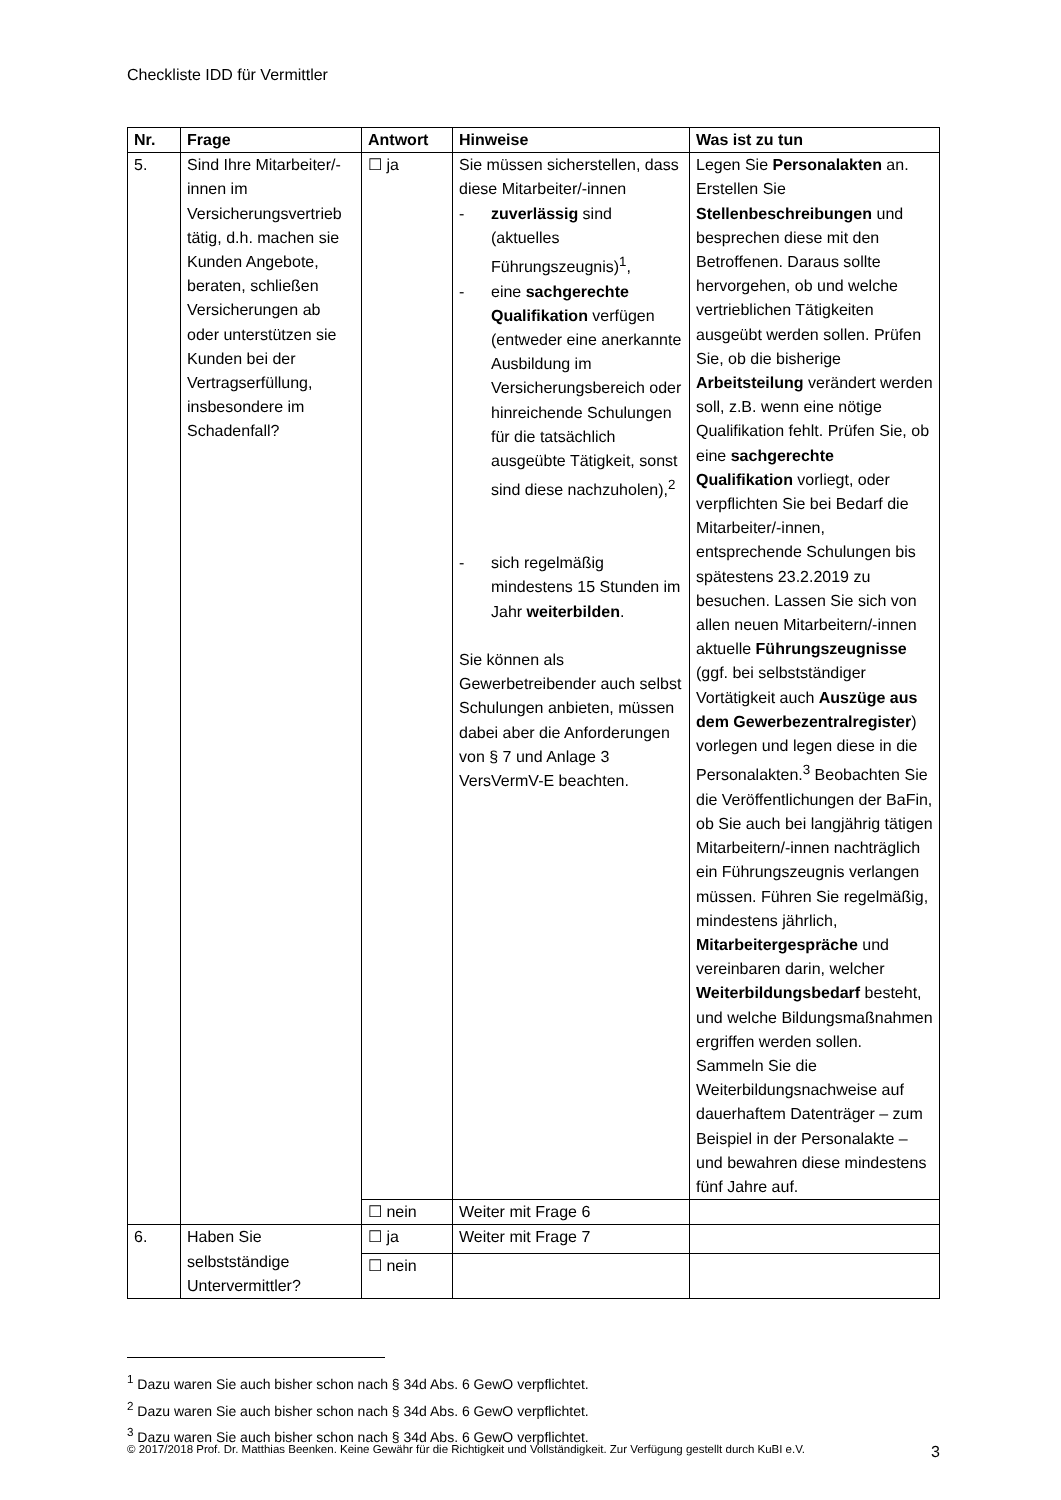Checkliste IDD für Vermittler
| Nr. | Frage | Antwort | Hinweise | Was ist zu tun |
| --- | --- | --- | --- | --- |
| 5. | Sind Ihre Mitarbeiter/-innen im Versicherungsvertrieb tätig, d.h. machen sie Kunden Angebote, beraten, schließen Versicherungen ab oder unterstützen sie Kunden bei der Vertragserfüllung, insbesondere im Schadenfall? | ☐ ja | Sie müssen sicherstellen, dass diese Mitarbeiter/-innen - zuverlässig sind (aktuelles Führungszeugnis)<sup>1</sup>, - eine sachgerechte Qualifikation verfügen (entweder eine anerkannte Ausbildung im Versicherungsbereich oder hinreichende Schulungen für die tatsächlich ausgeübte Tätigkeit, sonst sind diese nachzuholen),<sup>2</sup> - sich regelmäßig mindestens 15 Stunden im Jahr weiterbilden . Sie können als Gewerbetreibender auch selbst Schulungen anbieten, müssen dabei aber die Anforderungen von § 7 und Anlage 3 VersVermV-E beachten. | Legen Sie Personalakten an. Erstellen Sie Stellenbeschreibungen und besprechen diese mit den Betroffenen. Daraus sollte hervorgehen, ob und welche vertrieblichen Tätigkeiten ausgeübt werden sollen. Prüfen Sie, ob die bisherige Arbeitsteilung verändert werden soll, z.B. wenn eine nötige Qualifikation fehlt. Prüfen Sie, ob eine sachgerechte Qualifikation vorliegt, oder verpflichten Sie bei Bedarf die Mitarbeiter/-innen, entsprechende Schulungen bis spätestens 23.2.2019 zu besuchen. Lassen Sie sich von allen neuen Mitarbeitern/-innen aktuelle Führungszeugnisse (ggf. bei selbstständiger Vortätigkeit auch Auszüge aus dem Gewerbezentralregister ) vorlegen und legen diese in die Personalakten.<sup>3</sup> Beobachten Sie die Veröffentlichungen der BaFin, ob Sie auch bei langjährig tätigen Mitarbeitern/-innen nachträglich ein Führungszeugnis verlangen müssen. Führen Sie regelmäßig, mindestens jährlich, Mitarbeitergespräche und vereinbaren darin, welcher Weiterbildungsbedarf besteht, und welche Bildungsmaßnahmen ergriffen werden sollen. Sammeln Sie die Weiterbildungsnachweise auf dauerhaftem Datenträger – zum Beispiel in der Personalakte – und bewahren diese mindestens fünf Jahre auf. |
| | | ☐ nein | Weiter mit Frage 6 | |
| 6. | Haben Sie selbstständige Untervermittler? | ☐ ja | Weiter mit Frage 7 | |
| | | ☐ nein | | |
<sup>1</sup> Dazu waren Sie auch bisher schon nach § 34d Abs. 6 GewO verpflichtet.
<sup>2</sup> Dazu waren Sie auch bisher schon nach § 34d Abs. 6 GewO verpflichtet.
<sup>3</sup> Dazu waren Sie auch bisher schon nach § 34d Abs. 6 GewO verpflichtet.
© 2017/2018 Prof. Dr. Matthias Beenken. Keine Gewähr für die Richtigkeit und Vollständigkeit. Zur Verfügung gestellt durch KuBI e.V. 3